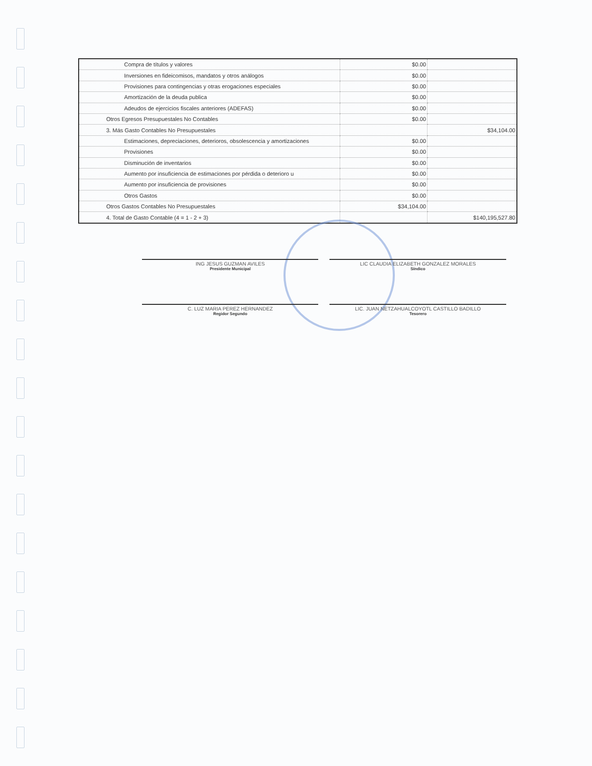| Compra de títulos y valores | $0.00 | |
| Inversiones en fideicomisos, mandatos y otros análogos | $0.00 | |
| Provisiones para contingencias y otras erogaciones especiales | $0.00 | |
| Amortización de la deuda publica | $0.00 | |
| Adeudos de ejercicios fiscales anteriores (ADEFAS) | $0.00 | |
| Otros Egresos Presupuestales No Contables | $0.00 | |
| 3. Más Gasto Contables No Presupuestales | | $34,104.00 |
| Estimaciones, depreciaciones, deterioros, obsolescencia y amortizaciones | $0.00 | |
| Provisiones | $0.00 | |
| Disminución de inventarios | $0.00 | |
| Aumento por insuficiencia de estimaciones por pérdida o deterioro u | $0.00 | |
| Aumento por insuficiencia de provisiones | $0.00 | |
| Otros Gastos | $0.00 | |
| Otros Gastos Contables No Presupuestales | $34,104.00 | |
| 4. Total de Gasto Contable (4 = 1 - 2 + 3) | | $140,195,527.80 |
ING JESUS GUZMAN AVILES
Presidente Municipal
LIC CLAUDIA ELIZABETH GONZALEZ MORALES
Síndico
C. LUZ MARIA PEREZ HERNANDEZ
Regidor Segundo
LIC. JUAN NETZAHUALCOYOTL CASTILLO BADILLO
Tesorero